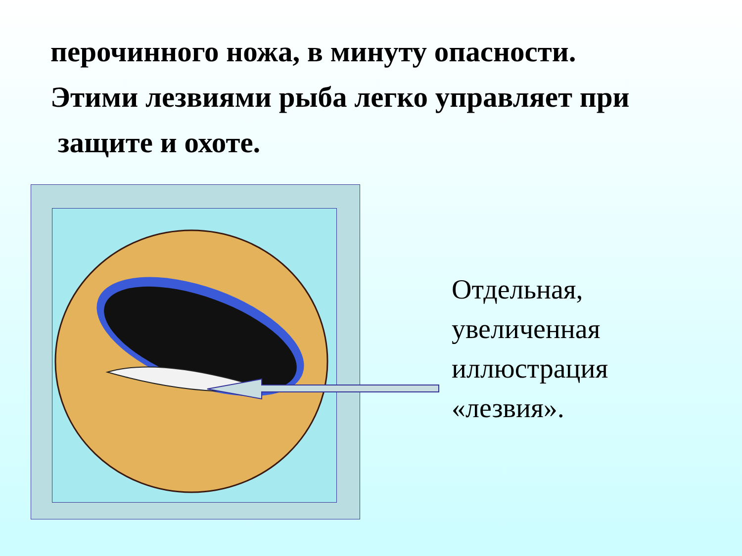перочинного ножа, в минуту опасности.
Этими лезвиями рыба легко управляет при
защите и охоте.
Отдельная,
увеличенная
иллюстрация
«лезвия».